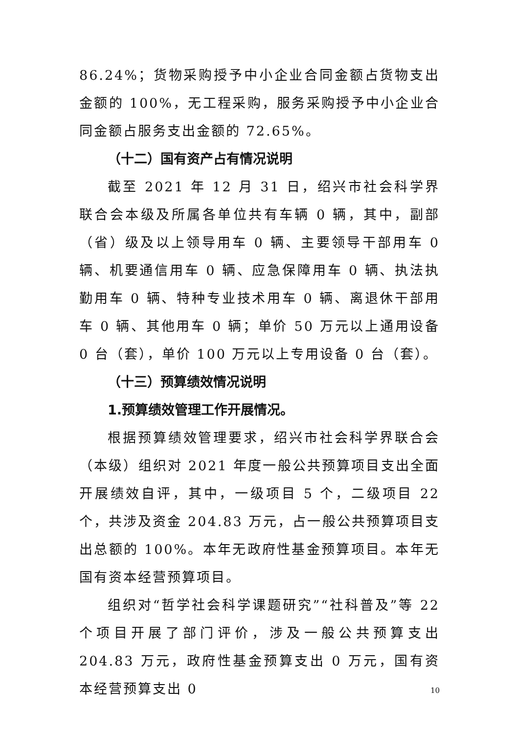86.24%；货物采购授予中小企业合同金额占货物支出金额的 100%，无工程采购，服务采购授予中小企业合同金额占服务支出金额的 72.65%。
（十二）国有资产占有情况说明
截至 2021 年 12 月 31 日，绍兴市社会科学界联合会本级及所属各单位共有车辆 0 辆，其中，副部（省）级及以上领导用车 0 辆、主要领导干部用车 0 辆、机要通信用车 0 辆、应急保障用车 0 辆、执法执勤用车 0 辆、特种专业技术用车 0 辆、离退休干部用车 0 辆、其他用车 0 辆；单价 50 万元以上通用设备 0 台（套），单价 100 万元以上专用设备 0 台（套）。
（十三）预算绩效情况说明
1.预算绩效管理工作开展情况。
根据预算绩效管理要求，绍兴市社会科学界联合会（本级）组织对 2021 年度一般公共预算项目支出全面开展绩效自评，其中，一级项目 5 个，二级项目 22 个，共涉及资金 204.83 万元，占一般公共预算项目支出总额的 100%。本年无政府性基金预算项目。本年无国有资本经营预算项目。
组织对“哲学社会科学课题研究”“社科普及”等 22 个项目开展了部门评价，涉及一般公共预算支出 204.83 万元，政府性基金预算支出 0 万元，国有资本经营预算支出 0
10